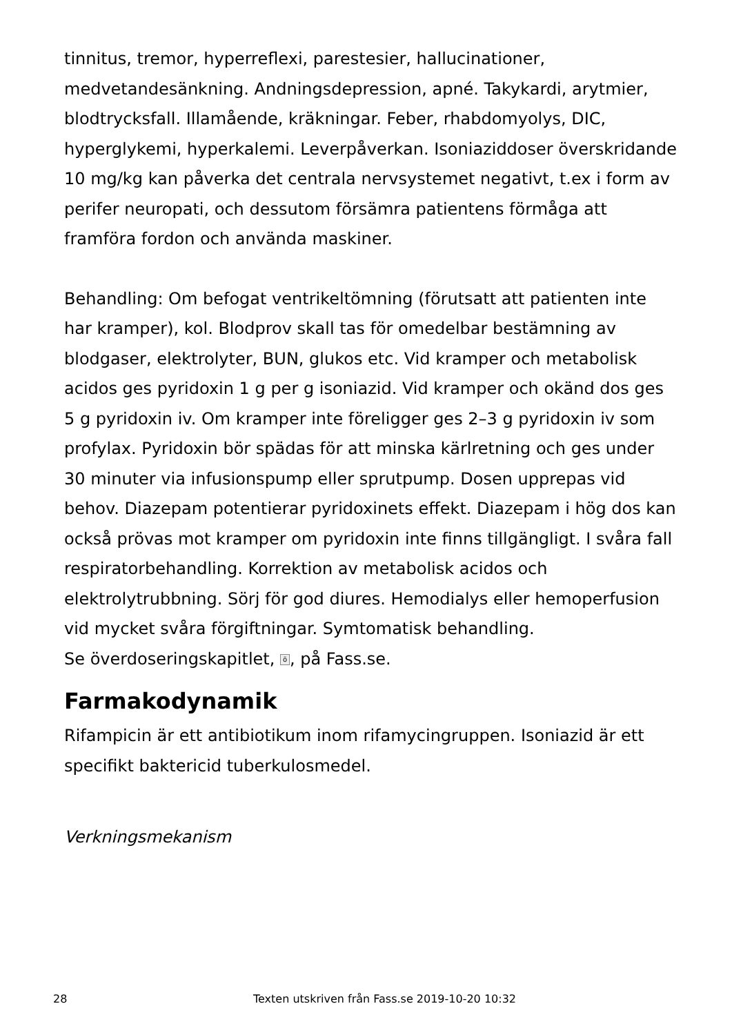tinnitus, tremor, hyperreflexi, parestesier, hallucinationer, medvetandesänkning. Andningsdepression, apné. Takykardi, arytmier, blodtrycksfall. Illamående, kräkningar. Feber, rhabdomyolys, DIC, hyperglykemi, hyperkalemi. Leverpåverkan. Isoniaziddoser överskridande 10 mg/kg kan påverka det centrala nervsystemet negativt, t.ex i form av perifer neuropati, och dessutom försämra patientens förmåga att framföra fordon och använda maskiner.
Behandling: Om befogat ventrikeltömning (förutsatt att patienten inte har kramper), kol. Blodprov skall tas för omedelbar bestämning av blodgaser, elektrolyter, BUN, glukos etc. Vid kramper och metabolisk acidos ges pyridoxin 1 g per g isoniazid. Vid kramper och okänd dos ges 5 g pyridoxin iv. Om kramper inte föreligger ges 2–3 g pyridoxin iv som profylax. Pyridoxin bör spädas för att minska kärlretning och ges under 30 minuter via infusionspump eller sprutpump. Dosen upprepas vid behov. Diazepam potentierar pyridoxinets effekt. Diazepam i hög dos kan också prövas mot kramper om pyridoxin inte finns tillgängligt. I svåra fall respiratorbehandling. Korrektion av metabolisk acidos och elektrolytrubbning. Sörj för god diures. Hemodialys eller hemoperfusion vid mycket svåra förgiftningar. Symtomatisk behandling.
Se överdoseringskapitlet, ö, på Fass.se.
Farmakodynamik
Rifampicin är ett antibiotikum inom rifamycingruppen. Isoniazid är ett specifikt baktericid tuberkulosmedel.
Verkningsmekanism
28 Texten utskriven från Fass.se 2019-10-20 10:32